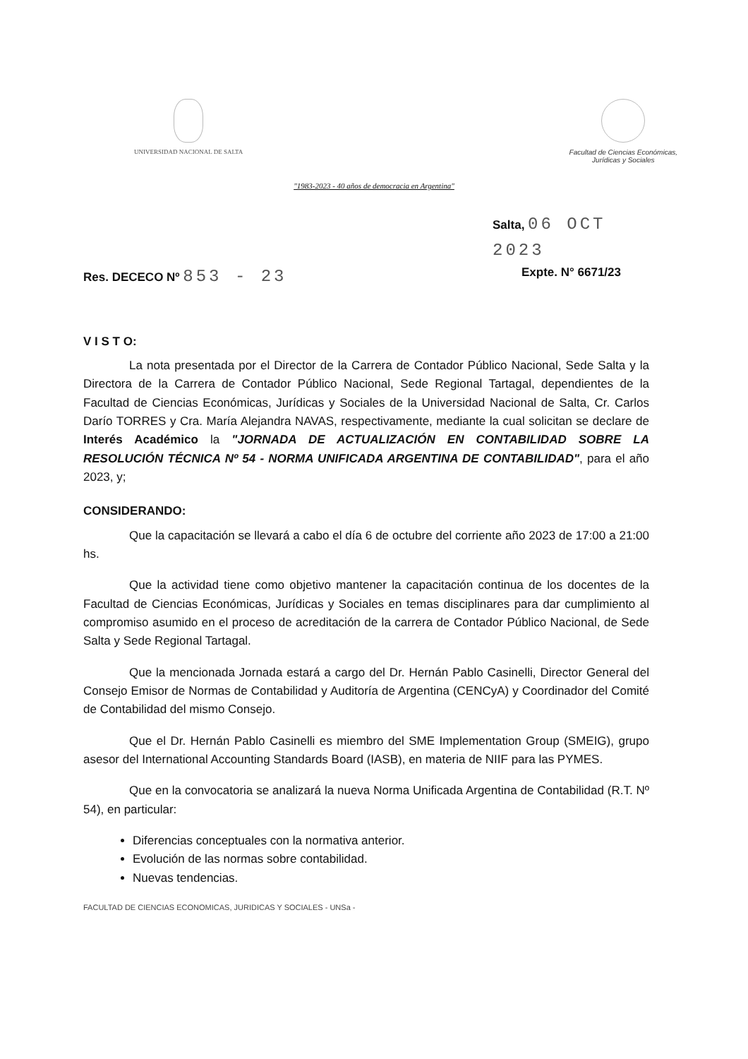UNIVERSIDAD NACIONAL DE SALTA Facultad de Ciencias Económicas,
Jurídicas y Sociales
"1983-2023 - 40 años de democracia en Argentina"
Salta, 06 OCT 2023
Res. DECECO Nº 853 - 23 Expte. N° 6671/23
V I S T O:
La nota presentada por el Director de la Carrera de Contador Público Nacional, Sede Salta y la Directora de la Carrera de Contador Público Nacional, Sede Regional Tartagal, dependientes de la Facultad de Ciencias Económicas, Jurídicas y Sociales de la Universidad Nacional de Salta, Cr. Carlos Darío TORRES y Cra. María Alejandra NAVAS, respectivamente, mediante la cual solicitan se declare de Interés Académico la "JORNADA DE ACTUALIZACIÓN EN CONTABILIDAD SOBRE LA RESOLUCIÓN TÉCNICA Nº 54 - NORMA UNIFICADA ARGENTINA DE CONTABILIDAD", para el año 2023, y;
CONSIDERANDO:
Que la capacitación se llevará a cabo el día 6 de octubre del corriente año 2023 de 17:00 a 21:00 hs.
Que la actividad tiene como objetivo mantener la capacitación continua de los docentes de la Facultad de Ciencias Económicas, Jurídicas y Sociales en temas disciplinares para dar cumplimiento al compromiso asumido en el proceso de acreditación de la carrera de Contador Público Nacional, de Sede Salta y Sede Regional Tartagal.
Que la mencionada Jornada estará a cargo del Dr. Hernán Pablo Casinelli, Director General del Consejo Emisor de Normas de Contabilidad y Auditoría de Argentina (CENCyA) y Coordinador del Comité de Contabilidad del mismo Consejo.
Que el Dr. Hernán Pablo Casinelli es miembro del SME Implementation Group (SMEIG), grupo asesor del International Accounting Standards Board (IASB), en materia de NIIF para las PYMES.
Que en la convocatoria se analizará la nueva Norma Unificada Argentina de Contabilidad (R.T. Nº 54), en particular:
Diferencias conceptuales con la normativa anterior.
Evolución de las normas sobre contabilidad.
Nuevas tendencias.
FACULTAD DE CIENCIAS ECONOMICAS, JURIDICAS Y SOCIALES - UNSa -